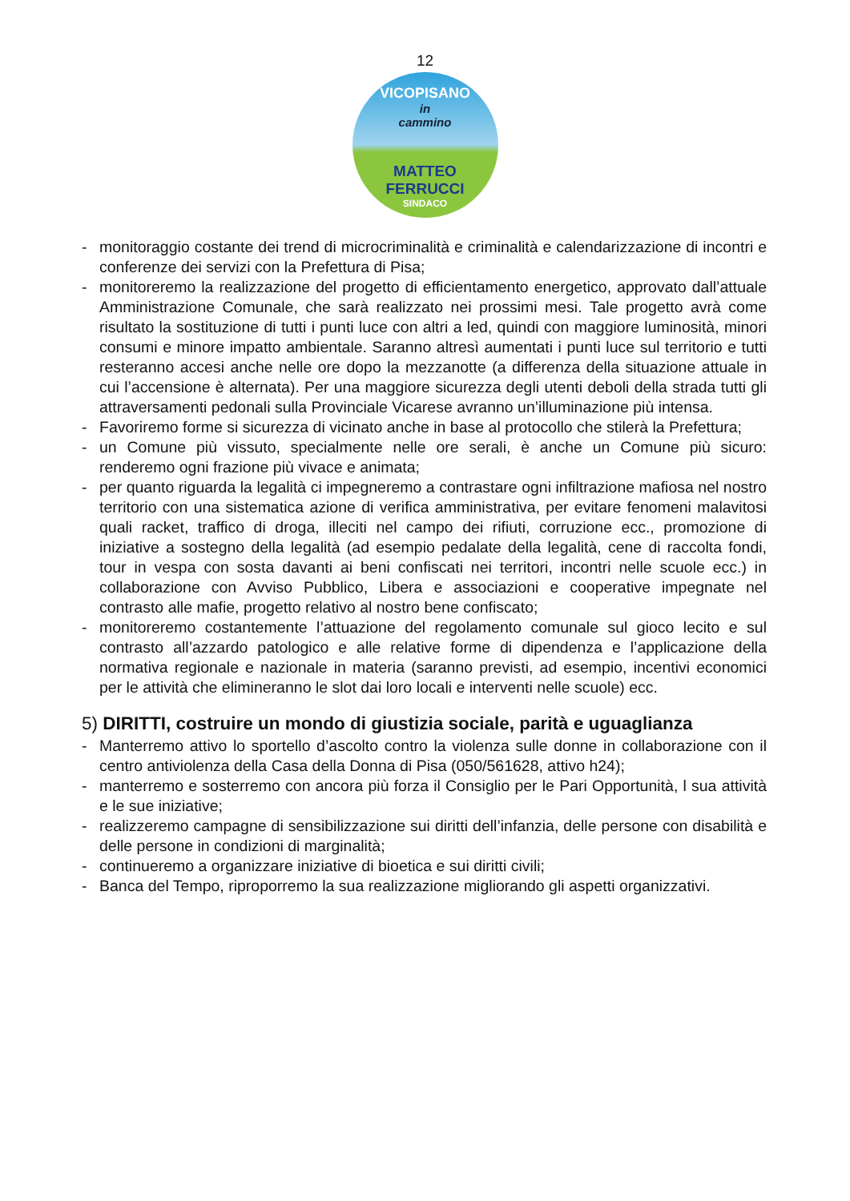12
VICOPISANO
in
cammino
MATTEO FERRUCCI
SINDACO
- monitoraggio costante dei trend di microcriminalità e criminalità e calendarizzazione di incontri e conferenze dei servizi con la Prefettura di Pisa;
- monitoreremo la realizzazione del progetto di efficientamento energetico, approvato dall’attuale Amministrazione Comunale, che sarà realizzato nei prossimi mesi. Tale progetto avrà come risultato la sostituzione di tutti i punti luce con altri a led, quindi con maggiore luminosità, minori consumi e minore impatto ambientale. Saranno altresì aumentati i punti luce sul territorio e tutti resteranno accesi anche nelle ore dopo la mezzanotte (a differenza della situazione attuale in cui l’accensione è alternata). Per una maggiore sicurezza degli utenti deboli della strada tutti gli attraversamenti pedonali sulla Provinciale Vicarese avranno un’illuminazione più intensa.
- Favoriremo forme si sicurezza di vicinato anche in base al protocollo che stilerà la Prefettura;
- un Comune più vissuto, specialmente nelle ore serali, è anche un Comune più sicuro: renderemo ogni frazione più vivace e animata;
- per quanto riguarda la legalità ci impegneremo a contrastare ogni infiltrazione mafiosa nel nostro territorio con una sistematica azione di verifica amministrativa, per evitare fenomeni malavitosi quali racket, traffico di droga, illeciti nel campo dei rifiuti, corruzione ecc., promozione di iniziative a sostegno della legalità (ad esempio pedalate della legalità, cene di raccolta fondi, tour in vespa con sosta davanti ai beni confiscati nei territori, incontri nelle scuole ecc.) in collaborazione con Avviso Pubblico, Libera e associazioni e cooperative impegnate nel contrasto alle mafie, progetto relativo al nostro bene confiscato;
- monitoreremo costantemente l’attuazione del regolamento comunale sul gioco lecito e sul contrasto all’azzardo patologico e alle relative forme di dipendenza e l’applicazione della normativa regionale e nazionale in materia (saranno previsti, ad esempio, incentivi economici per le attività che elimineranno le slot dai loro locali e interventi nelle scuole) ecc.
5) DIRITTI, costruire un mondo di giustizia sociale, parità e uguaglianza
- Manterremo attivo lo sportello d’ascolto contro la violenza sulle donne in collaborazione con il centro antiviolenza della Casa della Donna di Pisa (050/561628, attivo h24);
- manterremo e sosterremo con ancora più forza il Consiglio per le Pari Opportunità, l sua attività e le sue iniziative;
- realizzeremo campagne di sensibilizzazione sui diritti dell’infanzia, delle persone con disabilità e delle persone in condizioni di marginalità;
- continueremo a organizzare iniziative di bioetica e sui diritti civili;
- Banca del Tempo, riproporremo la sua realizzazione migliorando gli aspetti organizzativi.